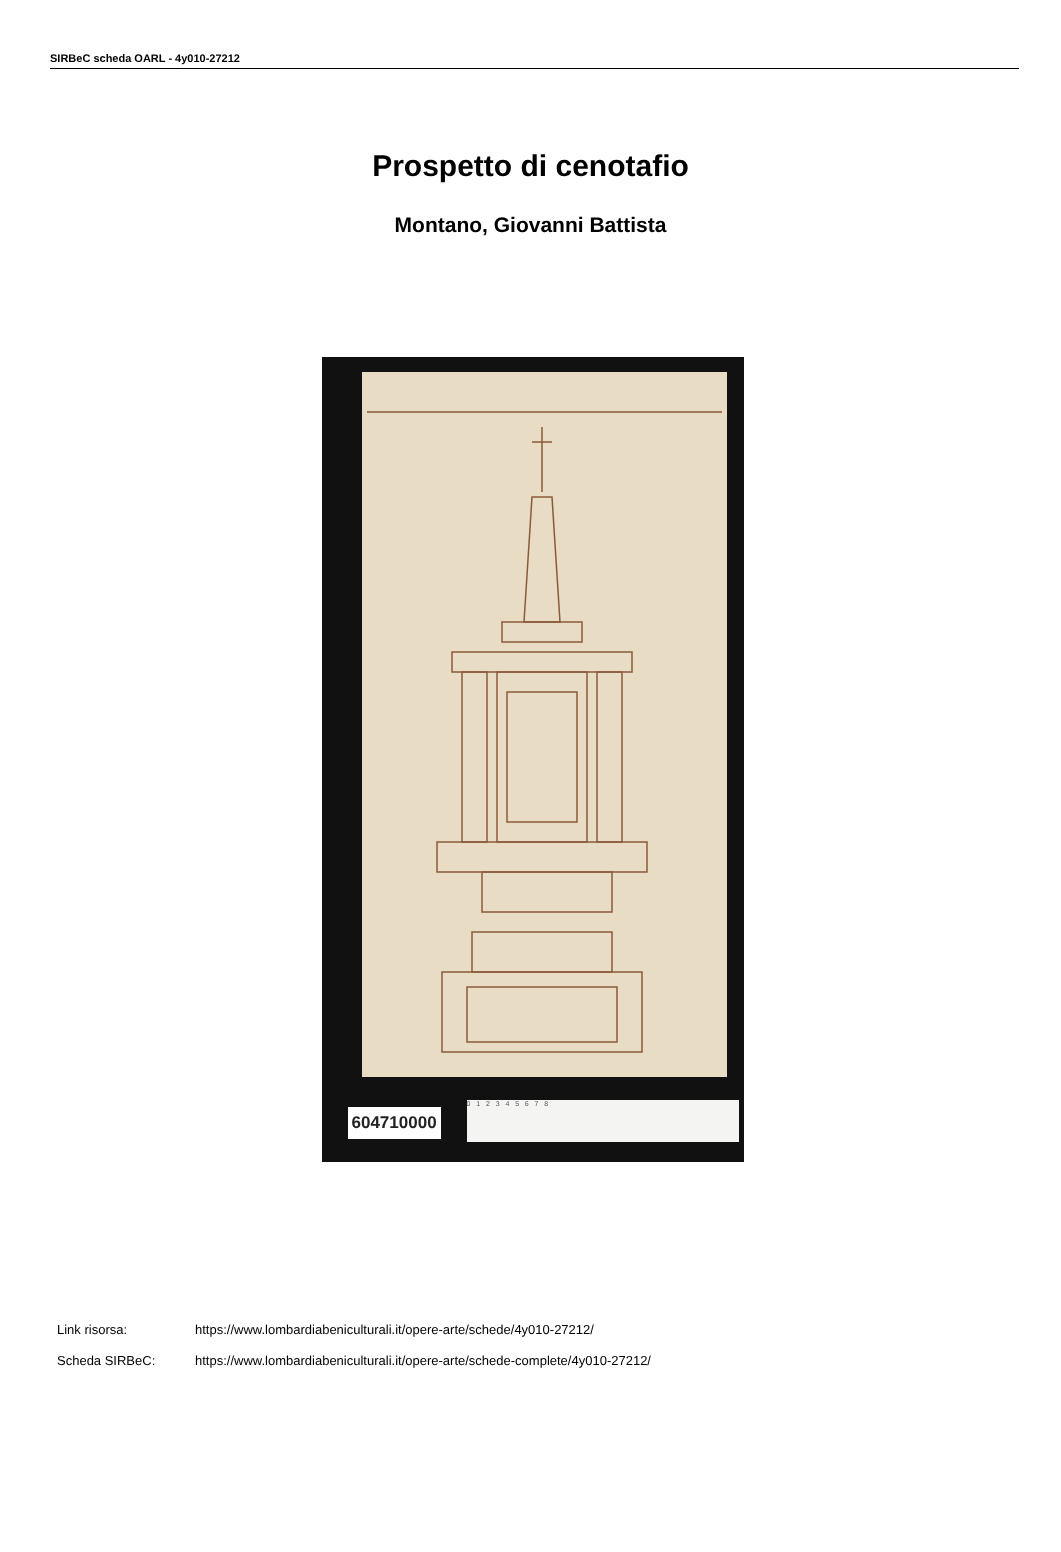SIRBeC scheda OARL - 4y010-27212
Prospetto di cenotafio
Montano, Giovanni Battista
604710000
0 1 2 3 4 5 6 7 8
Link risorsa: https://www.lombardiabeniculturali.it/opere-arte/schede/4y010-27212/
Scheda SIRBeC: https://www.lombardiabeniculturali.it/opere-arte/schede-complete/4y010-27212/